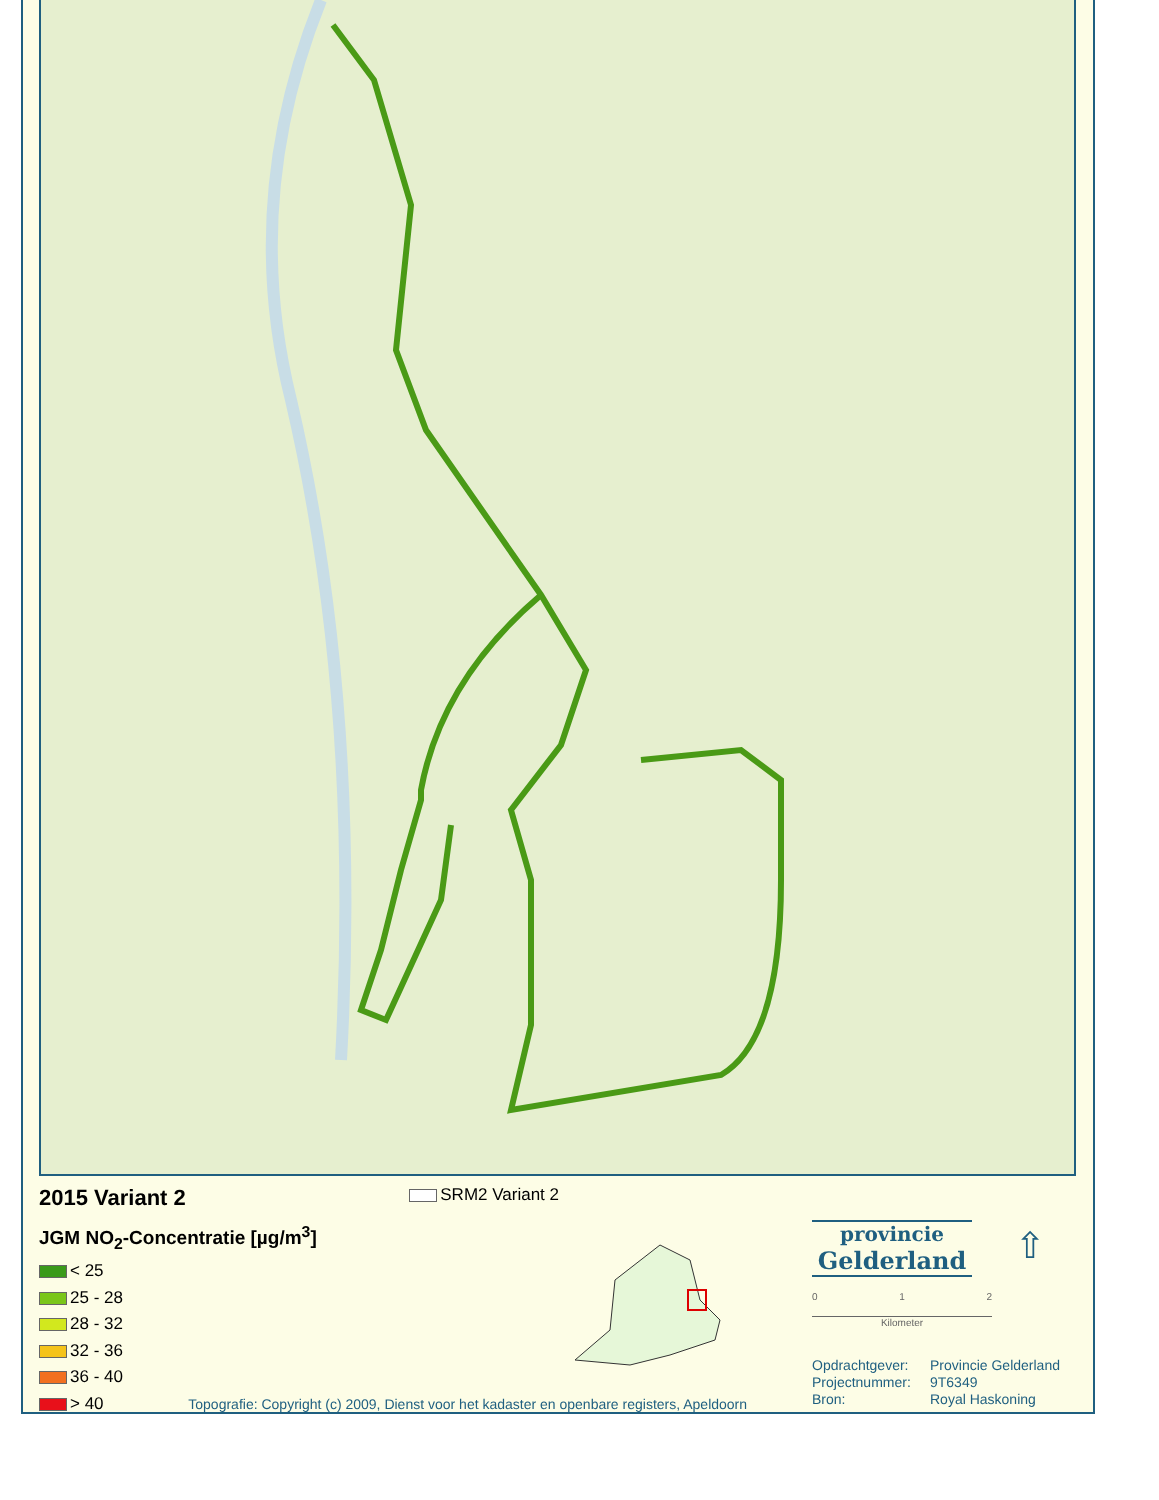2015 Variant 2 SRM2 Variant 2
JGM NO<sub>2</sub>-Concentratie [µg/m<sup>3</sup>]
< 25
25 - 28
28 - 32
32 - 36
36 - 40
> 40 Topografie: Copyright (c) 2009, Dienst voor het kadaster en openbare registers, Apeldoorn
provincie
Gelderland
0 1 2
Kilometer
⇧
Opdrachtgever: Provincie Gelderland
Projectnummer: 9T6349
Bron: Royal Haskoning